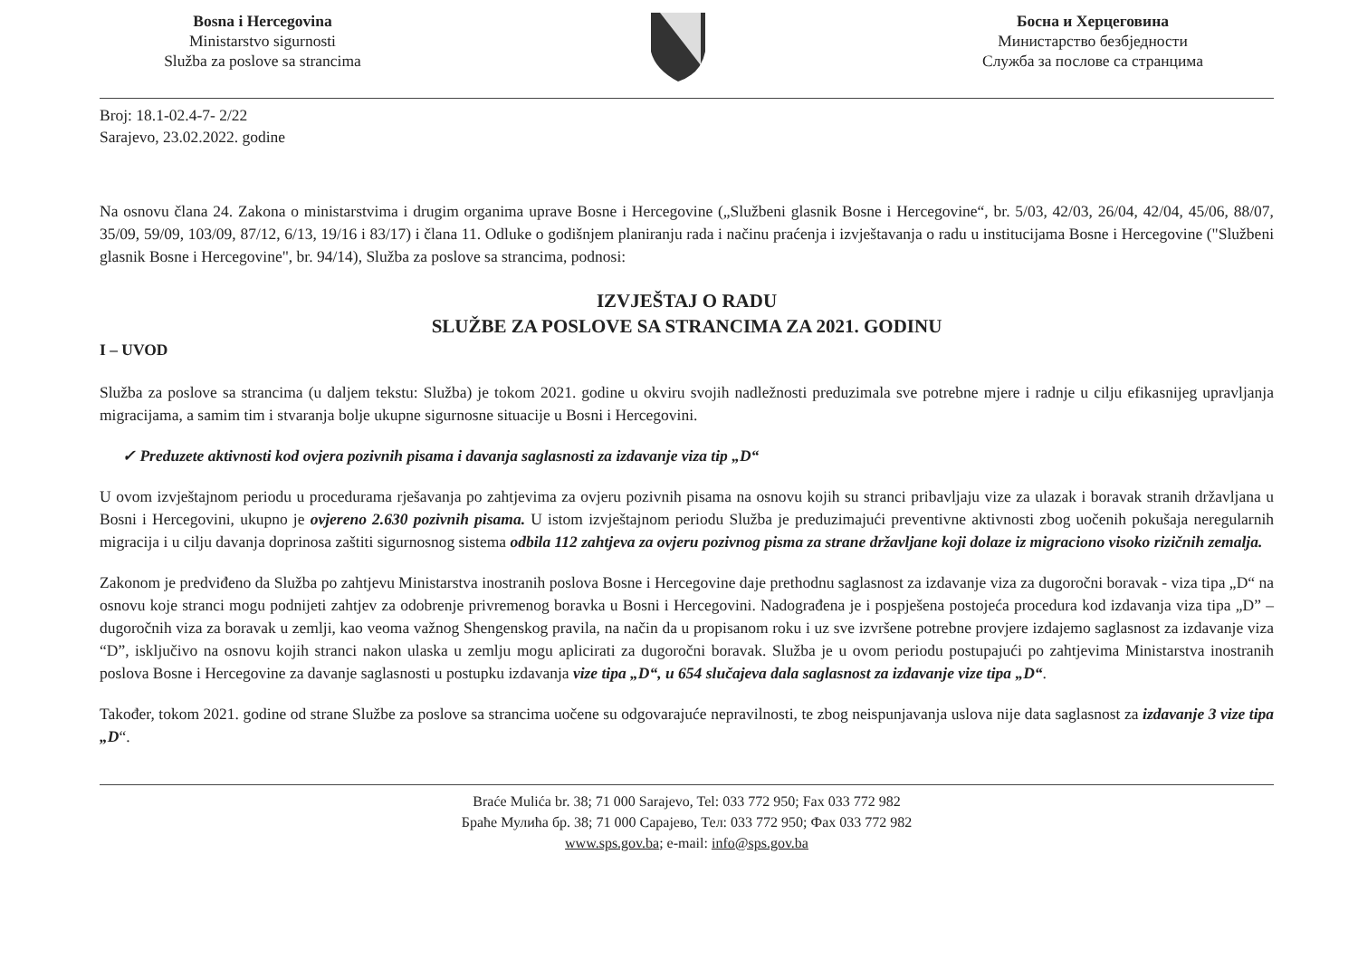Bosna i Hercegovina
Ministarstvo sigurnosti
Služba za poslove sa strancima
Босна и Херцеговина
Министарство безбједности
Служба за послове са странцима
Broj: 18.1-02.4-7- 2/22
Sarajevo, 23.02.2022. godine
Na osnovu člana 24. Zakona o ministarstvima i drugim organima uprave Bosne i Hercegovine („Službeni glasnik Bosne i Hercegovine“, br. 5/03, 42/03, 26/04, 42/04, 45/06, 88/07, 35/09, 59/09, 103/09, 87/12, 6/13, 19/16 i 83/17) i člana 11. Odluke o godišnjem planiranju rada i načinu praćenja i izvještavanja o radu u institucijama Bosne i Hercegovine ("Službeni glasnik Bosne i Hercegovine", br. 94/14), Služba za poslove sa strancima, podnosi:
IZVJEŠTAJ O RADU
SLUŽBE ZA POSLOVE SA STRANCIMA ZA 2021. GODINU
I – UVOD
Služba za poslove sa strancima (u daljem tekstu: Služba) je tokom 2021. godine u okviru svojih nadležnosti preduzimala sve potrebne mjere i radnje u cilju efikasnijeg upravljanja migracijama, a samim tim i stvaranja bolje ukupne sigurnosne situacije u Bosni i Hercegovini.
✓ Preduzete aktivnosti kod ovjera pozivnih pisama i davanja saglasnosti za izdavanje viza tip „D“
U ovom izvještajnom periodu u procedurama rješavanja po zahtjevima za ovjeru pozivnih pisama na osnovu kojih su stranci pribavljaju vize za ulazak i boravak stranih državljana u Bosni i Hercegovini, ukupno je ovjereno 2.630 pozivnih pisama. U istom izvještajnom periodu Služba je preduzimajući preventivne aktivnosti zbog uočenih pokušaja neregularnih migracija i u cilju davanja doprinosa zaštiti sigurnosnog sistema odbila 112 zahtjeva za ovjeru pozivnog pisma za strane državljane koji dolaze iz migraciono visoko rizičnih zemalja.
Zakonom je predviđeno da Služba po zahtjevu Ministarstva inostranih poslova Bosne i Hercegovine daje prethodnu saglasnost za izdavanje viza za dugoročni boravak - viza tipa „D“ na osnovu koje stranci mogu podnijeti zahtjev za odobrenje privremenog boravka u Bosni i Hercegovini. Nadograđena je i pospješena postojeća procedura kod izdavanja viza tipa „D” – dugoročnih viza za boravak u zemlji, kao veoma važnog Shengenskog pravila, na način da u propisanom roku i uz sve izvršene potrebne provjere izdajemo saglasnost za izdavanje viza “D”, isključivo na osnovu kojih stranci nakon ulaska u zemlju mogu aplicirati za dugoročni boravak. Služba je u ovom periodu postupajući po zahtjevima Ministarstva inostranih poslova Bosne i Hercegovine za davanje saglasnosti u postupku izdavanja vize tipa „D“, u 654 slučajeva dala saglasnost za izdavanje vize tipa „D“.
Također, tokom 2021. godine od strane Službe za poslove sa strancima uočene su odgovarajuće nepravilnosti, te zbog neispunjavanja uslova nije data saglasnost za izdavanje 3 vize tipa „D“.
Braće Mulića br. 38; 71 000 Sarajevo, Tel: 033 772 950; Fax 033 772 982
Браће Мулића бр. 38; 71 000 Сарајево, Тел: 033 772 950; Фах 033 772 982
www.sps.gov.ba; e-mail: info@sps.gov.ba